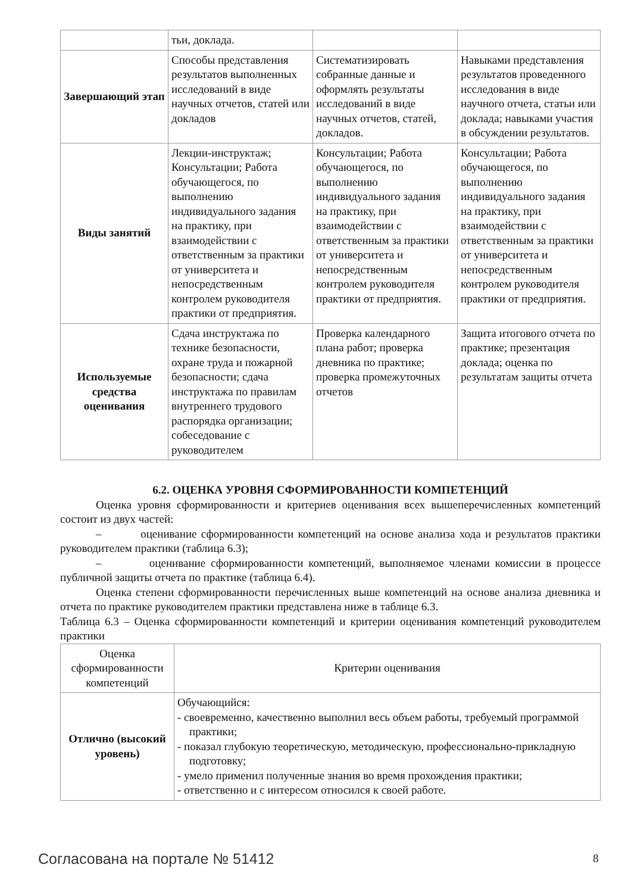| | тьи, доклада. | | |
| Завершающий этап | Способы представления результатов выполненных исследований в виде научных отчетов, статей или докладов | Систематизировать собранные данные и оформлять результаты исследований в виде научных отчетов, статей, докладов. | Навыками представления результатов проведенного исследования в виде научного отчета, статьи или доклада; навыками участия в обсуждении результатов. |
| Виды занятий | Лекции-инструктаж; Консультации; Работа обучающегося, по выполнению индивидуального задания на практику, при взаимодействии с ответственным за практики от университета и непосредственным контролем руководителя практики от предприятия. | Консультации; Работа обучающегося, по выполнению индивидуального задания на практику, при взаимодействии с ответственным за практики от университета и непосредственным контролем руководителя практики от предприятия. | Консультации; Работа обучающегося, по выполнению индивидуального задания на практику, при взаимодействии с ответственным за практики от университета и непосредственным контролем руководителя практики от предприятия. |
| Используемые средства оценивания | Сдача инструктажа по технике безопасности, охране труда и пожарной безопасности; сдача инструктажа по правилам внутреннего трудового распорядка организации; собеседование с руководителем | Проверка календарного плана работ; проверка дневника по практике; проверка промежуточных отчетов | Защита итогового отчета по практике; презентация доклада; оценка по результатам защиты отчета |
6.2. ОЦЕНКА УРОВНЯ СФОРМИРОВАННОСТИ КОМПЕТЕНЦИЙ
Оценка уровня сформированности и критериев оценивания всех вышеперечисленных компетенций состоит из двух частей:
– оценивание сформированности компетенций на основе анализа хода и результатов практики руководителем практики (таблица 6.3);
– оценивание сформированности компетенций, выполняемое членами комиссии в процессе публичной защиты отчета по практике (таблица 6.4).
Оценка степени сформированности перечисленных выше компетенций на основе анализа дневника и отчета по практике руководителем практики представлена ниже в таблице 6.3.
Таблица 6.3 – Оценка сформированности компетенций и критерии оценивания компетенций руководителем практики
| Оценка сформированности компетенций | Критерии оценивания |
| --- | --- |
| Отлично (высокий уровень) | Обучающийся: - своевременно, качественно выполнил весь объем работы, требуемый программой практики; - показал глубокую теоретическую, методическую, профессионально-прикладную подготовку; - умело применил полученные знания во время прохождения практики; - ответственно и с интересом относился к своей работе. |
Согласована на портале № 51412 8